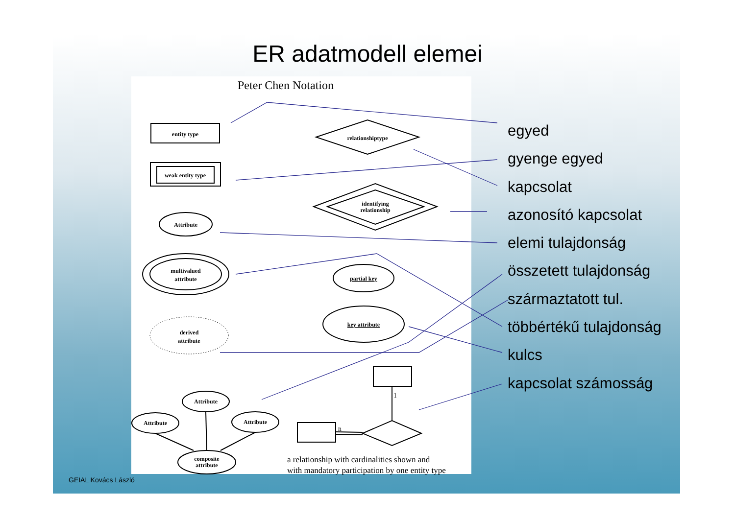ER adatmodell elemei
Peter Chen Notation
entity type
weak entity type
relationshiptype
identifying
relationship
Attribute
multivalued
attribute
partial key
key attribute
derived
attribute
Attribute
Attribute
Attribute
composite
attribute
1
n
a relationship with cardinalities shown and
with mandatory participation by one entity type
egyed
gyenge egyed
kapcsolat
azonosító kapcsolat
elemi tulajdonság
összetett tulajdonság
származtatott tul.
többértékű tulajdonság
kulcs
kapcsolat számosság
GEIAL Kovács László